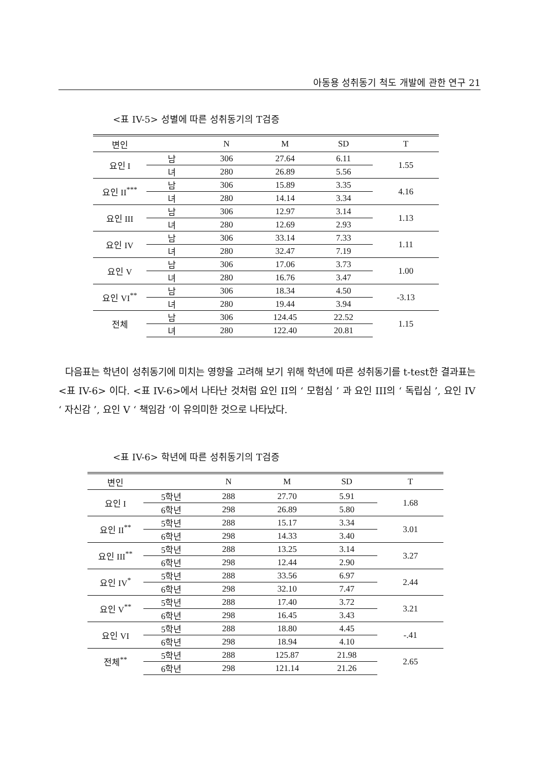아동용 성취동기 척도 개발에 관한 연구 21
<표 IV-5> 성별에 따른 성취동기의 T검증
| 변인 | | N | M | SD | T |
| --- | --- | --- | --- | --- | --- |
| 요인 I | 남 | 306 | 27.64 | 6.11 | 1.55 |
| | 녀 | 280 | 26.89 | 5.56 | |
| 요인 II<sup>***</sup> | 남 | 306 | 15.89 | 3.35 | 4.16 |
| | 녀 | 280 | 14.14 | 3.34 | |
| 요인 III | 남 | 306 | 12.97 | 3.14 | 1.13 |
| | 녀 | 280 | 12.69 | 2.93 | |
| 요인 IV | 남 | 306 | 33.14 | 7.33 | 1.11 |
| | 녀 | 280 | 32.47 | 7.19 | |
| 요인 V | 남 | 306 | 17.06 | 3.73 | 1.00 |
| | 녀 | 280 | 16.76 | 3.47 | |
| 요인 VI<sup>**</sup> | 남 | 306 | 18.34 | 4.50 | -3.13 |
| | 녀 | 280 | 19.44 | 3.94 | |
| 전체 | 남 | 306 | 124.45 | 22.52 | 1.15 |
| | 녀 | 280 | 122.40 | 20.81 | |
다음표는 학년이 성취동기에 미치는 영향을 고려해 보기 위해 학년에 따른 성취동기를 t-test한 결과표는 <표 IV-6> 이다. <표 IV-6>에서 나타난 것처럼 요인 II의 ‘ 모험심 ’ 과 요인 III의 ‘ 독립심 ’, 요인 IV ‘ 자신감 ’, 요인 V ‘ 책임감 ’이 유의미한 것으로 나타났다.
<표 IV-6> 학년에 따른 성취동기의 T검증
| 변인 | | N | M | SD | T |
| --- | --- | --- | --- | --- | --- |
| 요인 I | 5학년 | 288 | 27.70 | 5.91 | 1.68 |
| | 6학년 | 298 | 26.89 | 5.80 | |
| 요인 II<sup>**</sup> | 5학년 | 288 | 15.17 | 3.34 | 3.01 |
| | 6학년 | 298 | 14.33 | 3.40 | |
| 요인 III<sup>**</sup> | 5학년 | 288 | 13.25 | 3.14 | 3.27 |
| | 6학년 | 298 | 12.44 | 2.90 | |
| 요인 IV<sup>*</sup> | 5학년 | 288 | 33.56 | 6.97 | 2.44 |
| | 6학년 | 298 | 32.10 | 7.47 | |
| 요인 V<sup>**</sup> | 5학년 | 288 | 17.40 | 3.72 | 3.21 |
| | 6학년 | 298 | 16.45 | 3.43 | |
| 요인 VI | 5학년 | 288 | 18.80 | 4.45 | -.41 |
| | 6학년 | 298 | 18.94 | 4.10 | |
| 전체<sup>**</sup> | 5학년 | 288 | 125.87 | 21.98 | 2.65 |
| | 6학년 | 298 | 121.14 | 21.26 | |